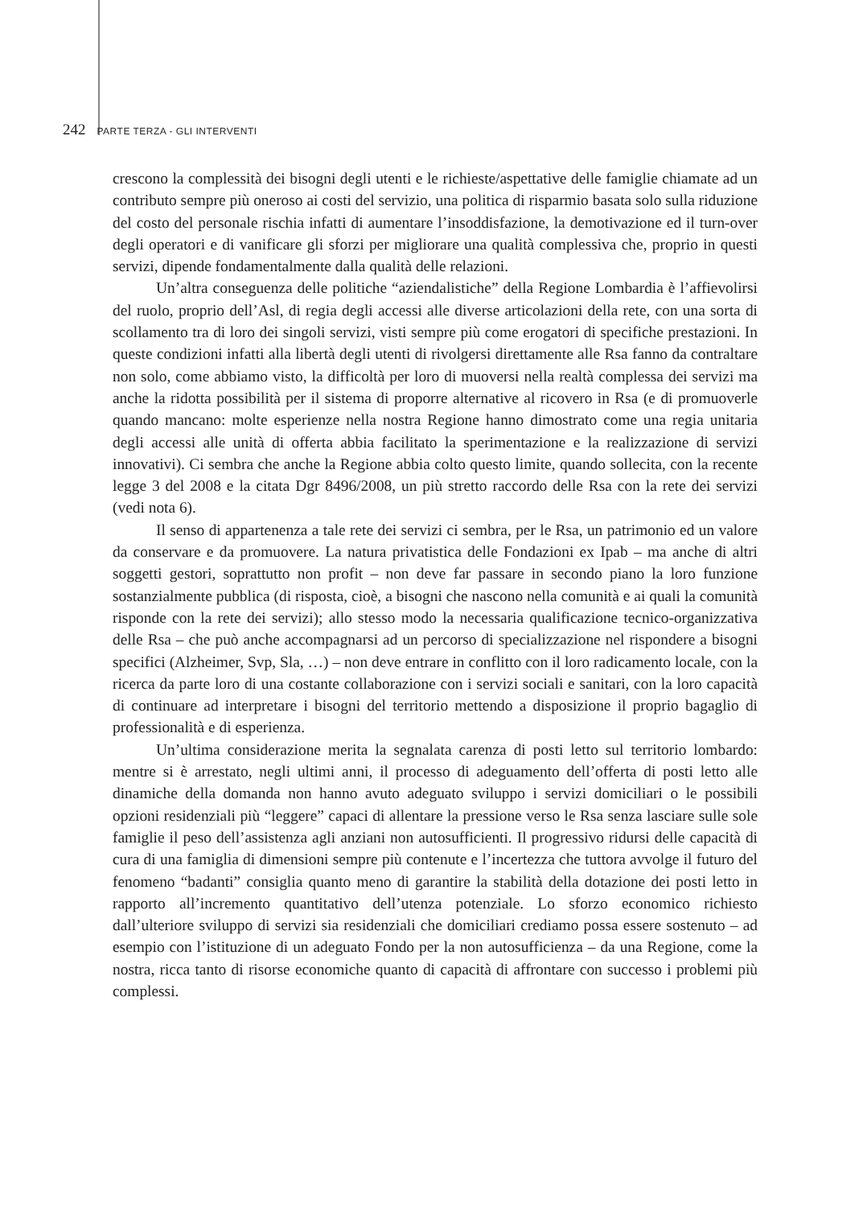242 PARTE TERZA - GLI INTERVENTI
crescono la complessità dei bisogni degli utenti e le richieste/aspettative delle famiglie chiamate ad un contributo sempre più oneroso ai costi del servizio, una politica di risparmio basata solo sulla riduzione del costo del personale rischia infatti di aumentare l’insoddisfazione, la demotivazione ed il turn-over degli operatori e di vanificare gli sforzi per migliorare una qualità complessiva che, proprio in questi servizi, dipende fondamentalmente dalla qualità delle relazioni.
Un’altra conseguenza delle politiche “aziendalistiche” della Regione Lombardia è l’affievolirsi del ruolo, proprio dell’Asl, di regia degli accessi alle diverse articolazioni della rete, con una sorta di scollamento tra di loro dei singoli servizi, visti sempre più come erogatori di specifiche prestazioni. In queste condizioni infatti alla libertà degli utenti di rivolgersi direttamente alle Rsa fanno da contraltare non solo, come abbiamo visto, la difficoltà per loro di muoversi nella realtà complessa dei servizi ma anche la ridotta possibilità per il sistema di proporre alternative al ricovero in Rsa (e di promuoverle quando mancano: molte esperienze nella nostra Regione hanno dimostrato come una regia unitaria degli accessi alle unità di offerta abbia facilitato la sperimentazione e la realizzazione di servizi innovativi). Ci sembra che anche la Regione abbia colto questo limite, quando sollecita, con la recente legge 3 del 2008 e la citata Dgr 8496/2008, un più stretto raccordo delle Rsa con la rete dei servizi (vedi nota 6).
Il senso di appartenenza a tale rete dei servizi ci sembra, per le Rsa, un patrimonio ed un valore da conservare e da promuovere. La natura privatistica delle Fondazioni ex Ipab – ma anche di altri soggetti gestori, soprattutto non profit – non deve far passare in secondo piano la loro funzione sostanzialmente pubblica (di risposta, cioè, a bisogni che nascono nella comunità e ai quali la comunità risponde con la rete dei servizi); allo stesso modo la necessaria qualificazione tecnico-organizzativa delle Rsa – che può anche accompagnarsi ad un percorso di specializzazione nel rispondere a bisogni specifici (Alzheimer, Svp, Sla, …) – non deve entrare in conflitto con il loro radicamento locale, con la ricerca da parte loro di una costante collaborazione con i servizi sociali e sanitari, con la loro capacità di continuare ad interpretare i bisogni del territorio mettendo a disposizione il proprio bagaglio di professionalità e di esperienza.
Un’ultima considerazione merita la segnalata carenza di posti letto sul territorio lombardo: mentre si è arrestato, negli ultimi anni, il processo di adeguamento dell’offerta di posti letto alle dinamiche della domanda non hanno avuto adeguato sviluppo i servizi domiciliari o le possibili opzioni residenziali più “leggere” capaci di allentare la pressione verso le Rsa senza lasciare sulle sole famiglie il peso dell’assistenza agli anziani non autosufficienti. Il progressivo ridursi delle capacità di cura di una famiglia di dimensioni sempre più contenute e l’incertezza che tuttora avvolge il futuro del fenomeno “badanti” consiglia quanto meno di garantire la stabilità della dotazione dei posti letto in rapporto all’incremento quantitativo dell’utenza potenziale. Lo sforzo economico richiesto dall’ulteriore sviluppo di servizi sia residenziali che domiciliari crediamo possa essere sostenuto – ad esempio con l’istituzione di un adeguato Fondo per la non autosufficienza – da una Regione, come la nostra, ricca tanto di risorse economiche quanto di capacità di affrontare con successo i problemi più complessi.